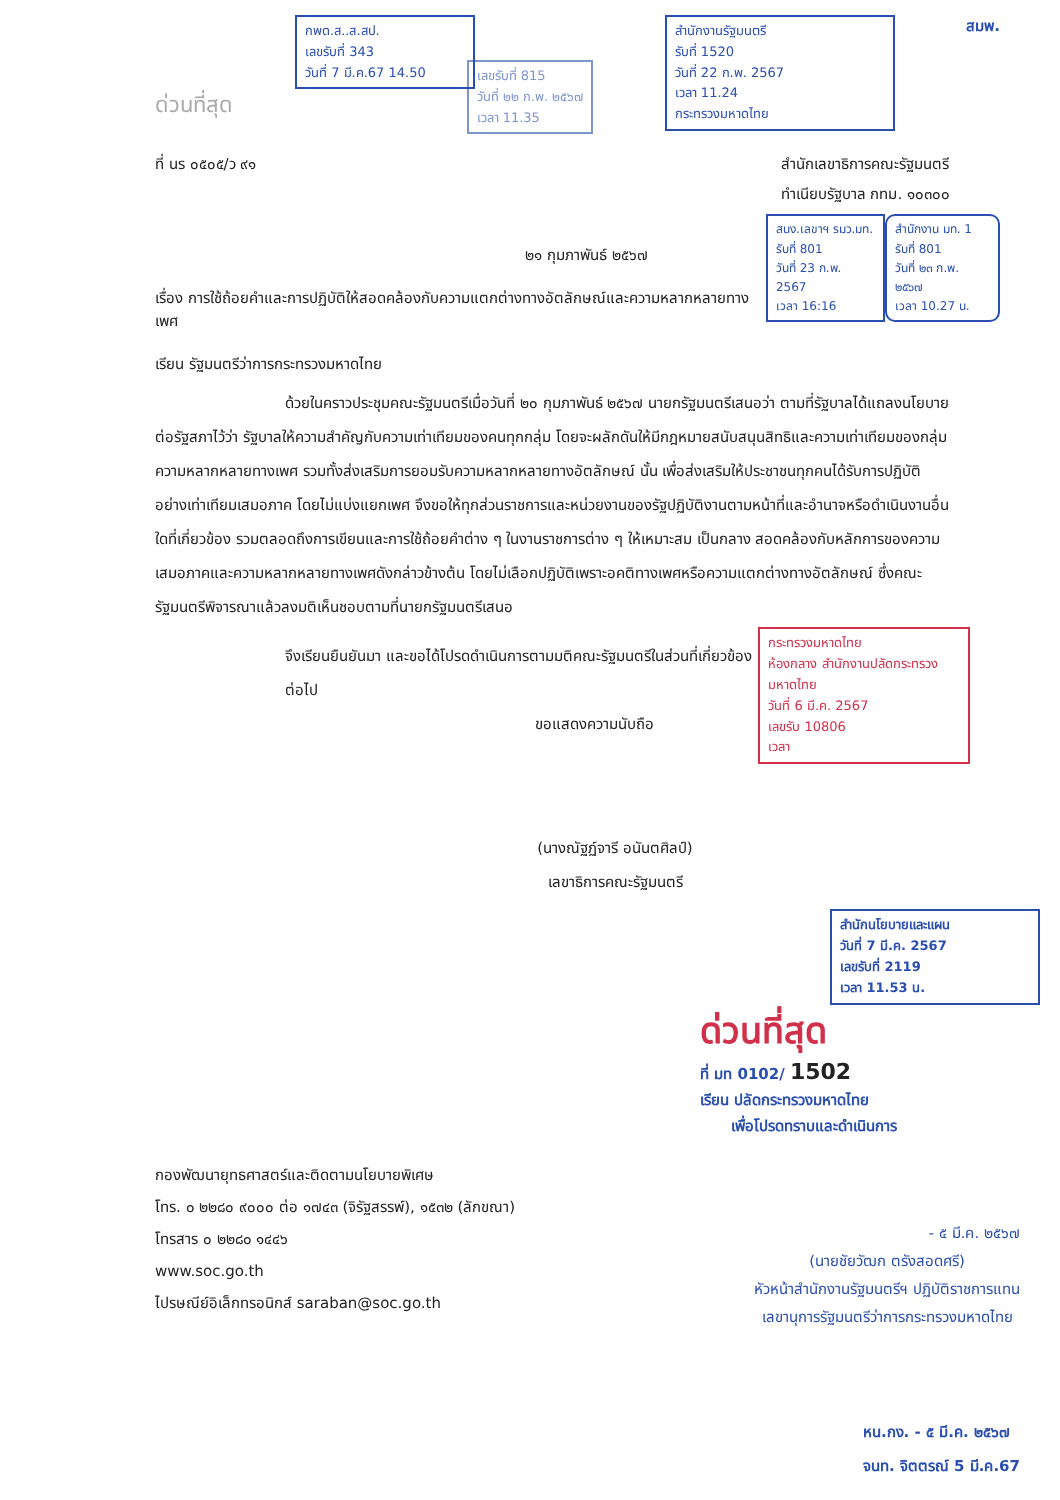กพด.ส..ส.สป.
เลขรับที่ 343
วันที่ 7 มี.ค.67 14.50
ด่วนที่สุด
เลขรับที่ 815
วันที่ ๒๒ ก.พ. ๒๕๖๗
เวลา 11.35
สำนักงานรัฐมนตรี
รับที่ 1520
วันที่ 22 ก.พ. 2567
เวลา 11.24
กระทรวงมหาดไทย
สมพ.
ที่ นร ๐๕๐๕/ว ๙๑ สำนักเลขาธิการคณะรัฐมนตรี
ทำเนียบรัฐบาล กทม. ๑๐๓๐๐
๒๑ กุมภาพันธ์ ๒๕๖๗
เรื่อง การใช้ถ้อยคำและการปฏิบัติให้สอดคล้องกับความแตกต่างทางอัตลักษณ์และความหลากหลายทางเพศ
เรียน รัฐมนตรีว่าการกระทรวงมหาดไทย
สนง.เลขาฯ รมว.มท.
รับที่ 801
วันที่ 23 ก.พ. 2567
เวลา 16:16
สำนักงาน มท. 1
รับที่ 801
วันที่ ๒๓ ก.พ. ๒๕๖๗
เวลา 10.27 น.
ด้วยในคราวประชุมคณะรัฐมนตรีเมื่อวันที่ ๒๐ กุมภาพันธ์ ๒๕๖๗ นายกรัฐมนตรีเสนอว่า ตามที่รัฐบาลได้แถลงนโยบายต่อรัฐสภาไว้ว่า รัฐบาลให้ความสำคัญกับความเท่าเทียมของคนทุกกลุ่ม โดยจะผลักดันให้มีกฎหมายสนับสนุนสิทธิและความเท่าเทียมของกลุ่มความหลากหลายทางเพศ รวมทั้งส่งเสริมการยอมรับความหลากหลายทางอัตลักษณ์ นั้น เพื่อส่งเสริมให้ประชาชนทุกคนได้รับการปฏิบัติอย่างเท่าเทียมเสมอภาค โดยไม่แบ่งแยกเพศ จึงขอให้ทุกส่วนราชการและหน่วยงานของรัฐปฏิบัติงานตามหน้าที่และอำนาจหรือดำเนินงานอื่นใดที่เกี่ยวข้อง รวมตลอดถึงการเขียนและการใช้ถ้อยคำต่าง ๆ ในงานราชการต่าง ๆ ให้เหมาะสม เป็นกลาง สอดคล้องกับหลักการของความเสมอภาคและความหลากหลายทางเพศดังกล่าวข้างต้น โดยไม่เลือกปฏิบัติเพราะอคติทางเพศหรือความแตกต่างทางอัตลักษณ์ ซึ่งคณะรัฐมนตรีพิจารณาแล้วลงมติเห็นชอบตามที่นายกรัฐมนตรีเสนอ
จึงเรียนยืนยันมา และขอได้โปรดดำเนินการตามมติคณะรัฐมนตรีในส่วนที่เกี่ยวข้องต่อไป
ขอแสดงความนับถือ
(นางณัฐฏ์จารี อนันตศิลป์)
เลขาธิการคณะรัฐมนตรี
กระทรวงมหาดไทย
ห้องกลาง สำนักงานปลัดกระทรวงมหาดไทย
วันที่ 6 มี.ค. 2567
เลขรับ 10806
เวลา
สำนักนโยบายและแผน
วันที่ 7 มี.ค. 2567
เลขรับที่ 2119
เวลา 11.53 น.
ด่วนที่สุด
ที่ มท 0102/ 1502
เรียน ปลัดกระทรวงมหาดไทย
เพื่อโปรดทราบและดำเนินการ
กองพัฒนายุทธศาสตร์และติดตามนโยบายพิเศษ
โทร. ๐ ๒๒๘๐ ๙๐๐๐ ต่อ ๑๗๔๓ (จิรัฐสรรพ์), ๑๕๓๒ (ลักขณา)
โทรสาร ๐ ๒๒๘๐ ๑๔๔๖
www.soc.go.th
ไปรษณีย์อิเล็กทรอนิกส์ saraban@soc.go.th
- ๕ มี.ค. ๒๕๖๗
(นายชัยวัฒก ตรังสอดศรี)
หัวหน้าสำนักงานรัฐมนตรีฯ ปฏิบัติราชการแทน
เลขานุการรัฐมนตรีว่าการกระทรวงมหาดไทย
หน.กง. - ๕ มี.ค. ๒๕๖๗
จนท. จิตตรณ์ 5 มี.ค.67